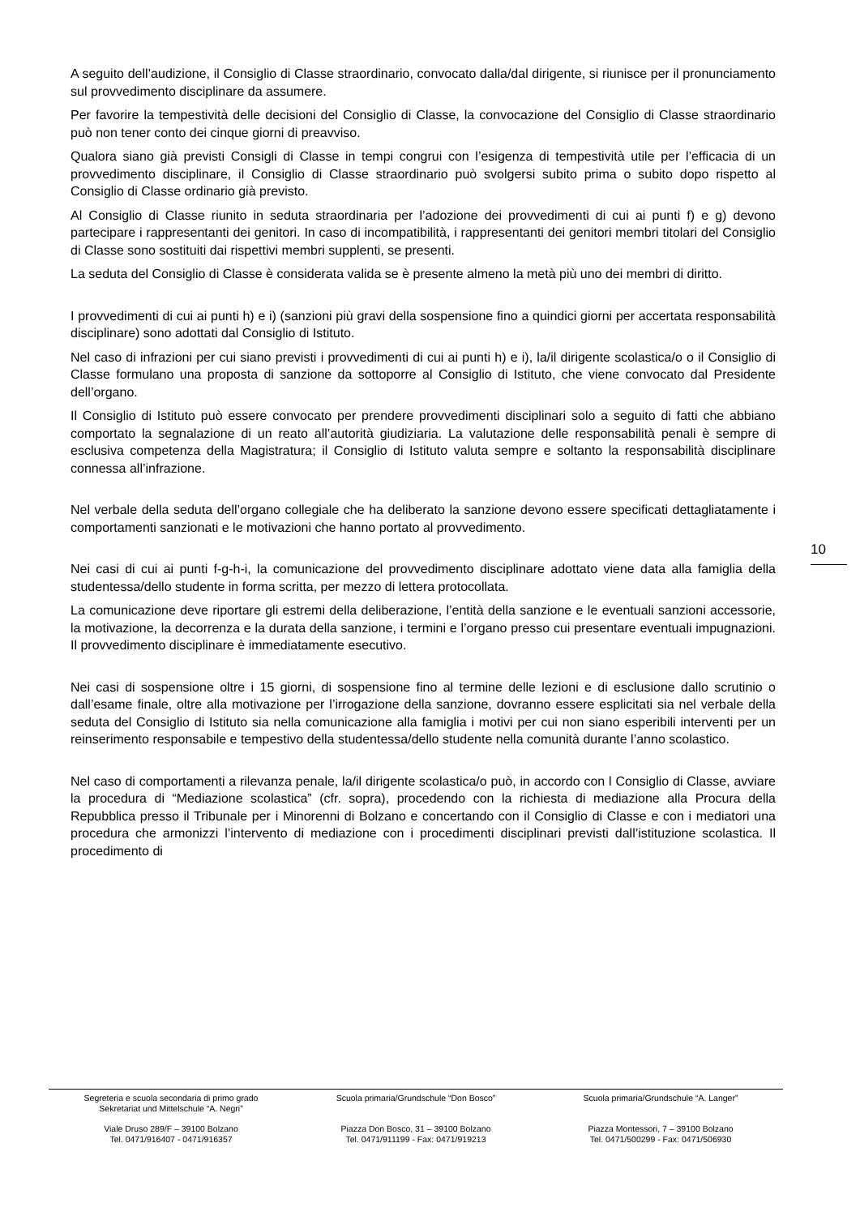A seguito dell’audizione, il Consiglio di Classe straordinario, convocato dalla/dal dirigente, si riunisce per il pronunciamento sul provvedimento disciplinare da assumere.
Per favorire la tempestività delle decisioni del Consiglio di Classe, la convocazione del Consiglio di Classe straordinario può non tener conto dei cinque giorni di preavviso.
Qualora siano già previsti Consigli di Classe in tempi congrui con l’esigenza di tempestività utile per l’efficacia di un provvedimento disciplinare, il Consiglio di Classe straordinario può svolgersi subito prima o subito dopo rispetto al Consiglio di Classe ordinario già previsto.
Al Consiglio di Classe riunito in seduta straordinaria per l’adozione dei provvedimenti di cui ai punti f) e g) devono partecipare i rappresentanti dei genitori. In caso di incompatibilità, i rappresentanti dei genitori membri titolari del Consiglio di Classe sono sostituiti dai rispettivi membri supplenti, se presenti.
La seduta del Consiglio di Classe è considerata valida se è presente almeno la metà più uno dei membri di diritto.
I provvedimenti di cui ai punti h) e i) (sanzioni più gravi della sospensione fino a quindici giorni per accertata responsabilità disciplinare) sono adottati dal Consiglio di Istituto.
Nel caso di infrazioni per cui siano previsti i provvedimenti di cui ai punti h) e i), la/il dirigente scolastica/o o il Consiglio di Classe formulano una proposta di sanzione da sottoporre al Consiglio di Istituto, che viene convocato dal Presidente dell’organo.
Il Consiglio di Istituto può essere convocato per prendere provvedimenti disciplinari solo a seguito di fatti che abbiano comportato la segnalazione di un reato all’autorità giudiziaria. La valutazione delle responsabilità penali è sempre di esclusiva competenza della Magistratura; il Consiglio di Istituto valuta sempre e soltanto la responsabilità disciplinare connessa all’infrazione.
Nel verbale della seduta dell’organo collegiale che ha deliberato la sanzione devono essere specificati dettagliatamente i comportamenti sanzionati e le motivazioni che hanno portato al provvedimento.
Nei casi di cui ai punti f-g-h-i, la comunicazione del provvedimento disciplinare adottato viene data alla famiglia della studentessa/dello studente in forma scritta, per mezzo di lettera protocollata.
La comunicazione deve riportare gli estremi della deliberazione, l’entità della sanzione e le eventuali sanzioni accessorie, la motivazione, la decorrenza e la durata della sanzione, i termini e l’organo presso cui presentare eventuali impugnazioni. Il provvedimento disciplinare è immediatamente esecutivo.
Nei casi di sospensione oltre i 15 giorni, di sospensione fino al termine delle lezioni e di esclusione dallo scrutinio o dall’esame finale, oltre alla motivazione per l’irrogazione della sanzione, dovranno essere esplicitati sia nel verbale della seduta del Consiglio di Istituto sia nella comunicazione alla famiglia i motivi per cui non siano esperibili interventi per un reinserimento responsabile e tempestivo della studentessa/dello studente nella comunità durante l’anno scolastico.
Nel caso di comportamenti a rilevanza penale, la/il dirigente scolastica/o può, in accordo con l Consiglio di Classe, avviare la procedura di “Mediazione scolastica” (cfr. sopra), procedendo con la richiesta di mediazione alla Procura della Repubblica presso il Tribunale per i Minorenni di Bolzano e concertando con il Consiglio di Classe e con i mediatori una procedura che armonizzi l’intervento di mediazione con i procedimenti disciplinari previsti dall’istituzione scolastica. Il procedimento di
10
Segreteria e scuola secondaria di primo grado
Sekretariat und Mittelschule “A. Negri”
Viale Druso 289/F – 39100 Bolzano
Tel. 0471/916407 - 0471/916357
Scuola primaria/Grundschule “Don Bosco”
Piazza Don Bosco, 31 – 39100 Bolzano
Tel. 0471/911199 - Fax: 0471/919213
Scuola primaria/Grundschule “A. Langer”
Piazza Montessori, 7 – 39100 Bolzano
Tel. 0471/500299 - Fax: 0471/506930